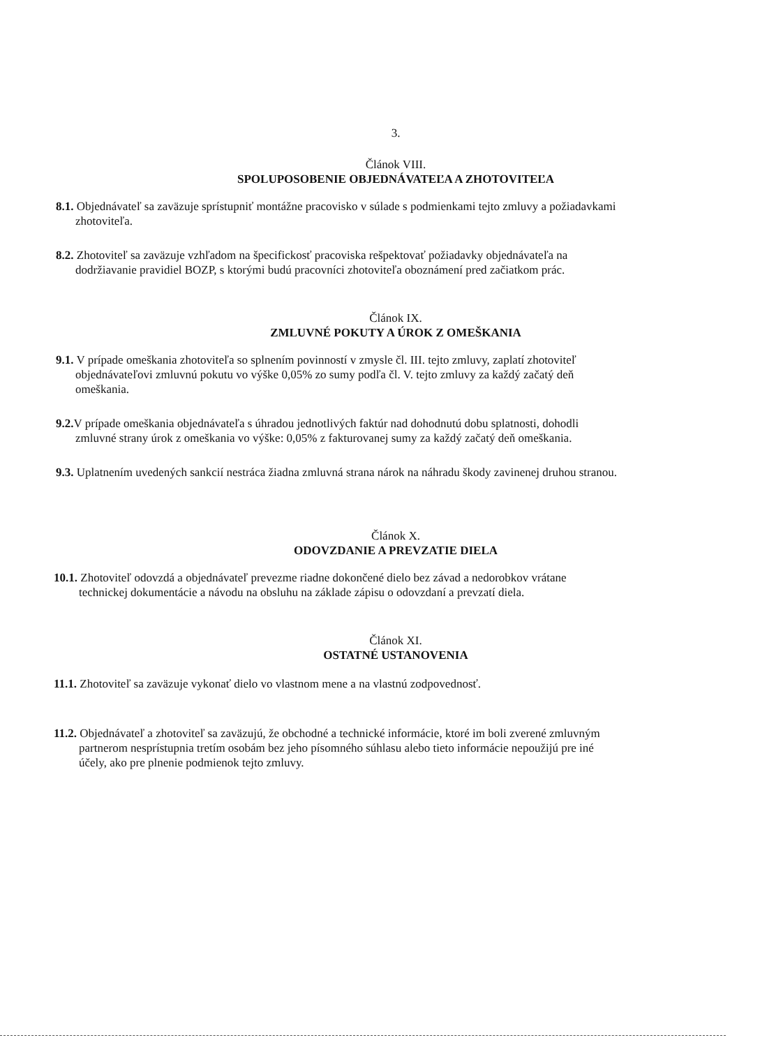3.
Článok VIII.
SPOLUPOSOBENIE OBJEDNÁVATEĽA A ZHOTOVITEĽA
8.1. Objednávateľ sa zaväzuje sprístupniť montážne pracovisko v súlade s podmienkami tejto zmluvy a požiadavkami zhotoviteľa.
8.2. Zhotoviteľ sa zaväzuje vzhľadom na špecifickosť pracoviska rešpektovať požiadavky objednávateľa na dodržiavanie pravidiel BOZP, s ktorými budú pracovníci zhotoviteľa oboznámení pred začiatkom prác.
Článok IX.
ZMLUVNÉ POKUTY A ÚROK Z OMEŠKANIA
9.1. V prípade omeškania zhotoviteľa so splnením povinností v zmysle čl. III. tejto zmluvy, zaplatí zhotoviteľ objednávateľovi zmluvnú pokutu vo výške 0,05% zo sumy podľa čl. V. tejto zmluvy za každý začatý deň omeškania.
9.2. V prípade omeškania objednávateľa s úhradou jednotlivých faktúr nad dohodnutú dobu splatnosti, dohodli zmluvné strany úrok z omeškania vo výške: 0,05% z fakturovanej sumy za každý začatý deň omeškania.
9.3. Uplatnením uvedených sankcií nestráca žiadna zmluvná strana nárok na náhradu škody zavinenej druhou stranou.
Článok X.
ODOVZDANIE A PREVZATIE DIELA
10.1. Zhotoviteľ odovzdá a objednávateľ prevezme riadne dokončené dielo bez závad a nedorobkov vrátane technickej dokumentácie a návodu na obsluhu na základe zápisu o odovzdaní a prevzatí diela.
Článok XI.
OSTATNÉ USTANOVENIA
11.1. Zhotoviteľ sa zaväzuje vykonať dielo vo vlastnom mene a na vlastnú zodpovednosť.
11.2. Objednávateľ a zhotoviteľ sa zaväzujú, že obchodné a technické informácie, ktoré im boli zverené zmluvným partnerom nesprístupnia tretím osobám bez jeho písomného súhlasu alebo tieto informácie nepoužijú pre iné účely, ako pre plnenie podmienok tejto zmluvy.